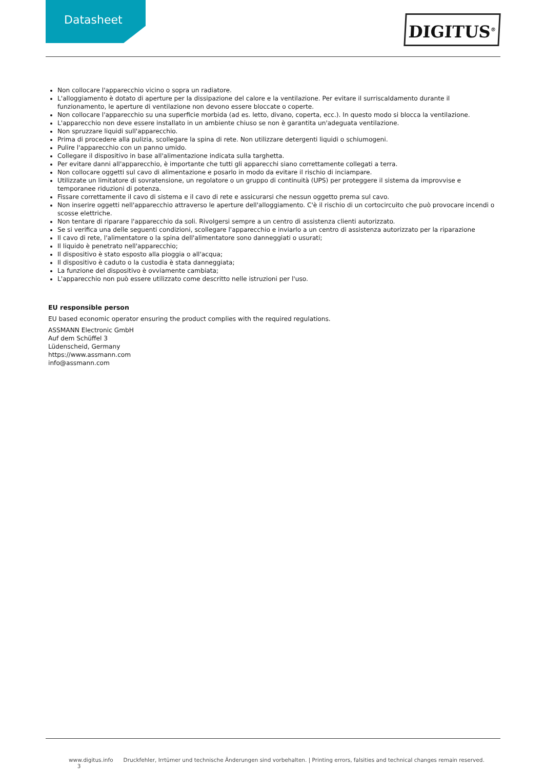Datasheet DIGITUS<sup>®</sup>
Non collocare l'apparecchio vicino o sopra un radiatore.
L'alloggiamento è dotato di aperture per la dissipazione del calore e la ventilazione. Per evitare il surriscaldamento durante il funzionamento, le aperture di ventilazione non devono essere bloccate o coperte.
Non collocare l'apparecchio su una superficie morbida (ad es. letto, divano, coperta, ecc.). In questo modo si blocca la ventilazione.
L'apparecchio non deve essere installato in un ambiente chiuso se non è garantita un'adeguata ventilazione.
Non spruzzare liquidi sull'apparecchio.
Prima di procedere alla pulizia, scollegare la spina di rete. Non utilizzare detergenti liquidi o schiumogeni.
Pulire l'apparecchio con un panno umido.
Collegare il dispositivo in base all'alimentazione indicata sulla targhetta.
Per evitare danni all'apparecchio, è importante che tutti gli apparecchi siano correttamente collegati a terra.
Non collocare oggetti sul cavo di alimentazione e posarlo in modo da evitare il rischio di inciampare.
Utilizzate un limitatore di sovratensione, un regolatore o un gruppo di continuità (UPS) per proteggere il sistema da improvvise e temporanee riduzioni di potenza.
Fissare correttamente il cavo di sistema e il cavo di rete e assicurarsi che nessun oggetto prema sul cavo.
Non inserire oggetti nell'apparecchio attraverso le aperture dell'alloggiamento. C'è il rischio di un cortocircuito che può provocare incendi o scosse elettriche.
Non tentare di riparare l'apparecchio da soli. Rivolgersi sempre a un centro di assistenza clienti autorizzato.
Se si verifica una delle seguenti condizioni, scollegare l'apparecchio e inviarlo a un centro di assistenza autorizzato per la riparazione
Il cavo di rete, l'alimentatore o la spina dell'alimentatore sono danneggiati o usurati;
Il liquido è penetrato nell'apparecchio;
Il dispositivo è stato esposto alla pioggia o all'acqua;
Il dispositivo è caduto o la custodia è stata danneggiata;
La funzione del dispositivo è ovviamente cambiata;
L'apparecchio non può essere utilizzato come descritto nelle istruzioni per l'uso.
EU responsible person
EU based economic operator ensuring the product complies with the required regulations.
ASSMANN Electronic GmbH
Auf dem Schüffel 3
Lüdenscheid, Germany
https://www.assmann.com
info@assmann.com
www.digitus.info Druckfehler, Irrtümer und technische Änderungen sind vorbehalten. | Printing errors, falsities and technical changes remain reserved. 3